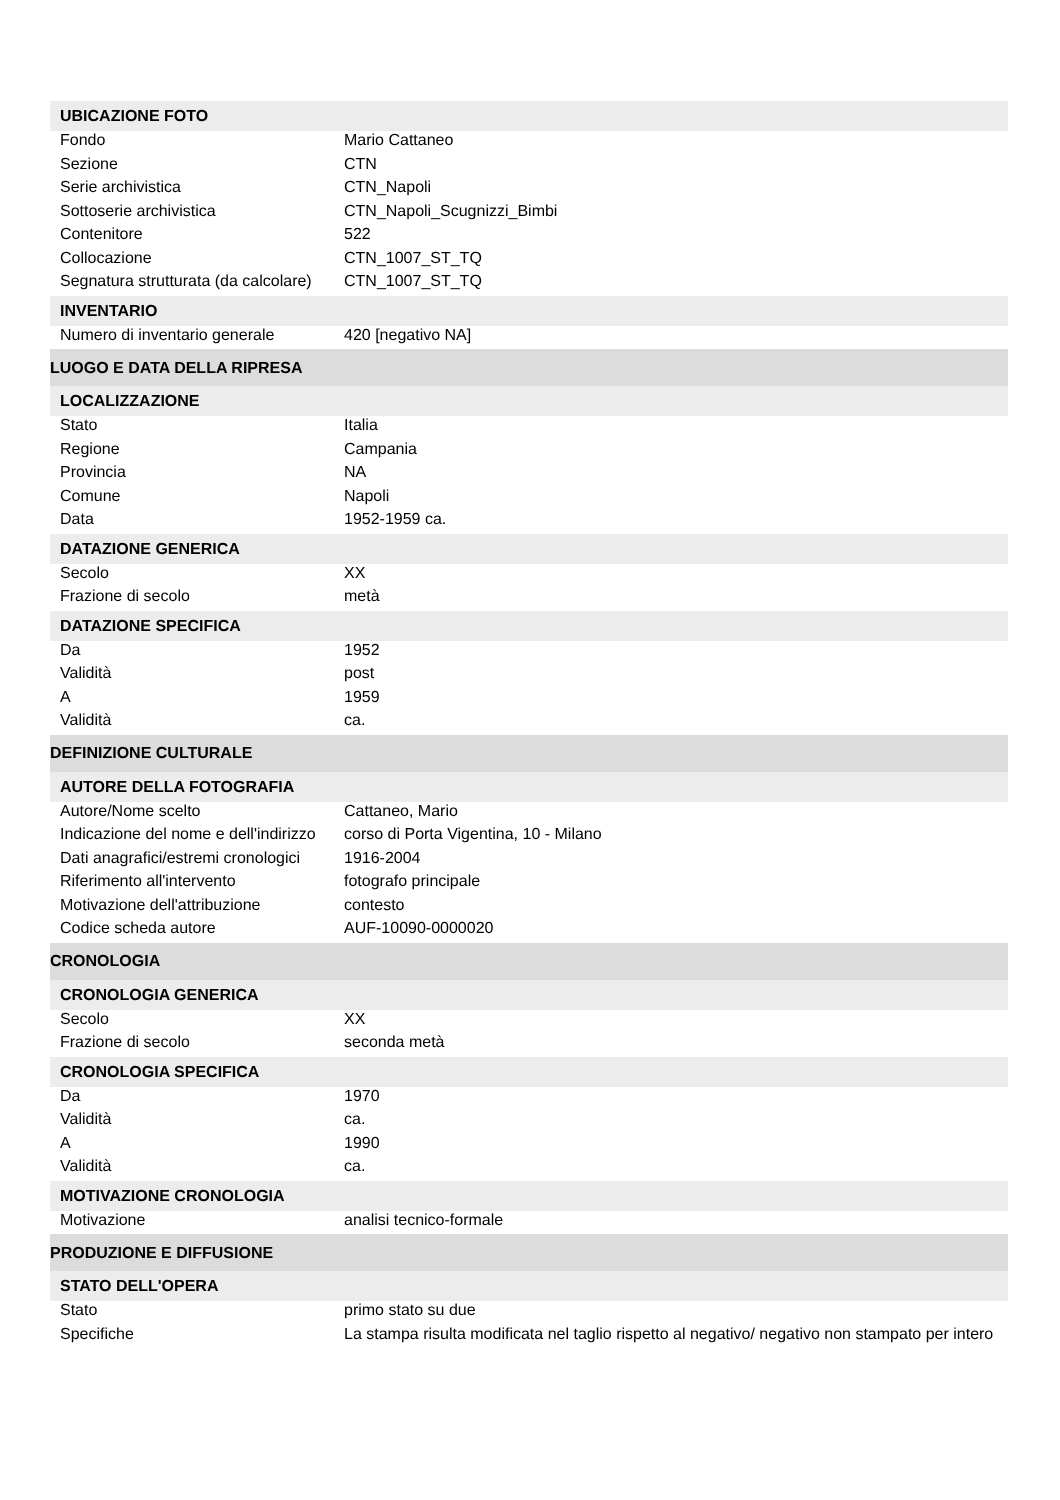| UBICAZIONE FOTO | |
| Fondo | Mario Cattaneo |
| Sezione | CTN |
| Serie archivistica | CTN_Napoli |
| Sottoserie archivistica | CTN_Napoli_Scugnizzi_Bimbi |
| Contenitore | 522 |
| Collocazione | CTN_1007_ST_TQ |
| Segnatura strutturata (da calcolare) | CTN_1007_ST_TQ |
| INVENTARIO | |
| Numero di inventario generale | 420 [negativo NA] |
| LUOGO E DATA DELLA RIPRESA | |
| LOCALIZZAZIONE | |
| Stato | Italia |
| Regione | Campania |
| Provincia | NA |
| Comune | Napoli |
| Data | 1952-1959 ca. |
| DATAZIONE GENERICA | |
| Secolo | XX |
| Frazione di secolo | metà |
| DATAZIONE SPECIFICA | |
| Da | 1952 |
| Validità | post |
| A | 1959 |
| Validità | ca. |
| DEFINIZIONE CULTURALE | |
| AUTORE DELLA FOTOGRAFIA | |
| Autore/Nome scelto | Cattaneo, Mario |
| Indicazione del nome e dell'indirizzo | corso di Porta Vigentina, 10 - Milano |
| Dati anagrafici/estremi cronologici | 1916-2004 |
| Riferimento all'intervento | fotografo principale |
| Motivazione dell'attribuzione | contesto |
| Codice scheda autore | AUF-10090-0000020 |
| CRONOLOGIA | |
| CRONOLOGIA GENERICA | |
| Secolo | XX |
| Frazione di secolo | seconda metà |
| CRONOLOGIA SPECIFICA | |
| Da | 1970 |
| Validità | ca. |
| A | 1990 |
| Validità | ca. |
| MOTIVAZIONE CRONOLOGIA | |
| Motivazione | analisi tecnico-formale |
| PRODUZIONE E DIFFUSIONE | |
| STATO DELL'OPERA | |
| Stato | primo stato su due |
| Specifiche | La stampa risulta modificata nel taglio rispetto al negativo/ negativo non stampato per intero |